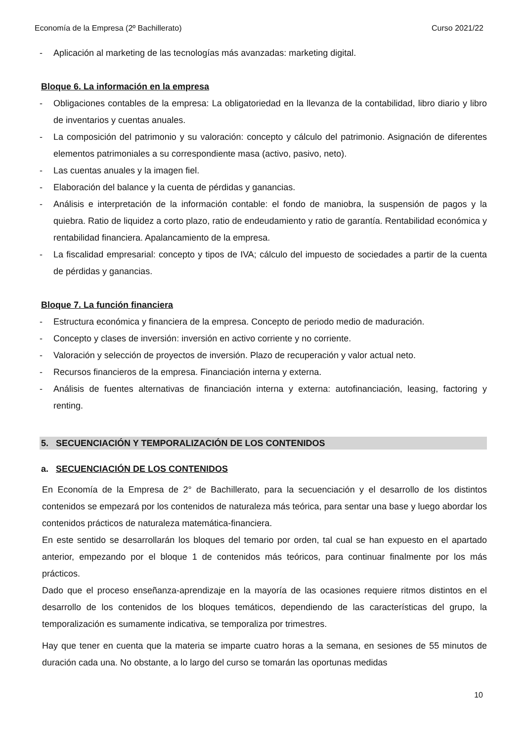Economía de la Empresa (2º Bachillerato) Curso 2021/22
- Aplicación al marketing de las tecnologías más avanzadas: marketing digital.
Bloque 6. La información en la empresa
- Obligaciones contables de la empresa: La obligatoriedad en la llevanza de la contabilidad, libro diario y libro de inventarios y cuentas anuales.
- La composición del patrimonio y su valoración: concepto y cálculo del patrimonio. Asignación de diferentes elementos patrimoniales a su correspondiente masa (activo, pasivo, neto).
- Las cuentas anuales y la imagen fiel.
- Elaboración del balance y la cuenta de pérdidas y ganancias.
- Análisis e interpretación de la información contable: el fondo de maniobra, la suspensión de pagos y la quiebra. Ratio de liquidez a corto plazo, ratio de endeudamiento y ratio de garantía. Rentabilidad económica y rentabilidad financiera. Apalancamiento de la empresa.
- La fiscalidad empresarial: concepto y tipos de IVA; cálculo del impuesto de sociedades a partir de la cuenta de pérdidas y ganancias.
Bloque 7. La función financiera
- Estructura económica y financiera de la empresa. Concepto de periodo medio de maduración.
- Concepto y clases de inversión: inversión en activo corriente y no corriente.
- Valoración y selección de proyectos de inversión. Plazo de recuperación y valor actual neto.
- Recursos financieros de la empresa. Financiación interna y externa.
- Análisis de fuentes alternativas de financiación interna y externa: autofinanciación, leasing, factoring y renting.
5. SECUENCIACIÓN Y TEMPORALIZACIÓN DE LOS CONTENIDOS
a. SECUENCIACIÓN DE LOS CONTENIDOS
En Economía de la Empresa de 2° de Bachillerato, para la secuenciación y el desarrollo de los distintos contenidos se empezará por los contenidos de naturaleza más teórica, para sentar una base y luego abordar los contenidos prácticos de naturaleza matemática-financiera.
En este sentido se desarrollarán los bloques del temario por orden, tal cual se han expuesto en el apartado anterior, empezando por el bloque 1 de contenidos más teóricos, para continuar finalmente por los más prácticos.
Dado que el proceso enseñanza-aprendizaje en la mayoría de las ocasiones requiere ritmos distintos en el desarrollo de los contenidos de los bloques temáticos, dependiendo de las características del grupo, la temporalización es sumamente indicativa, se temporaliza por trimestres.
Hay que tener en cuenta que la materia se imparte cuatro horas a la semana, en sesiones de 55 minutos de duración cada una. No obstante, a lo largo del curso se tomarán las oportunas medidas
10